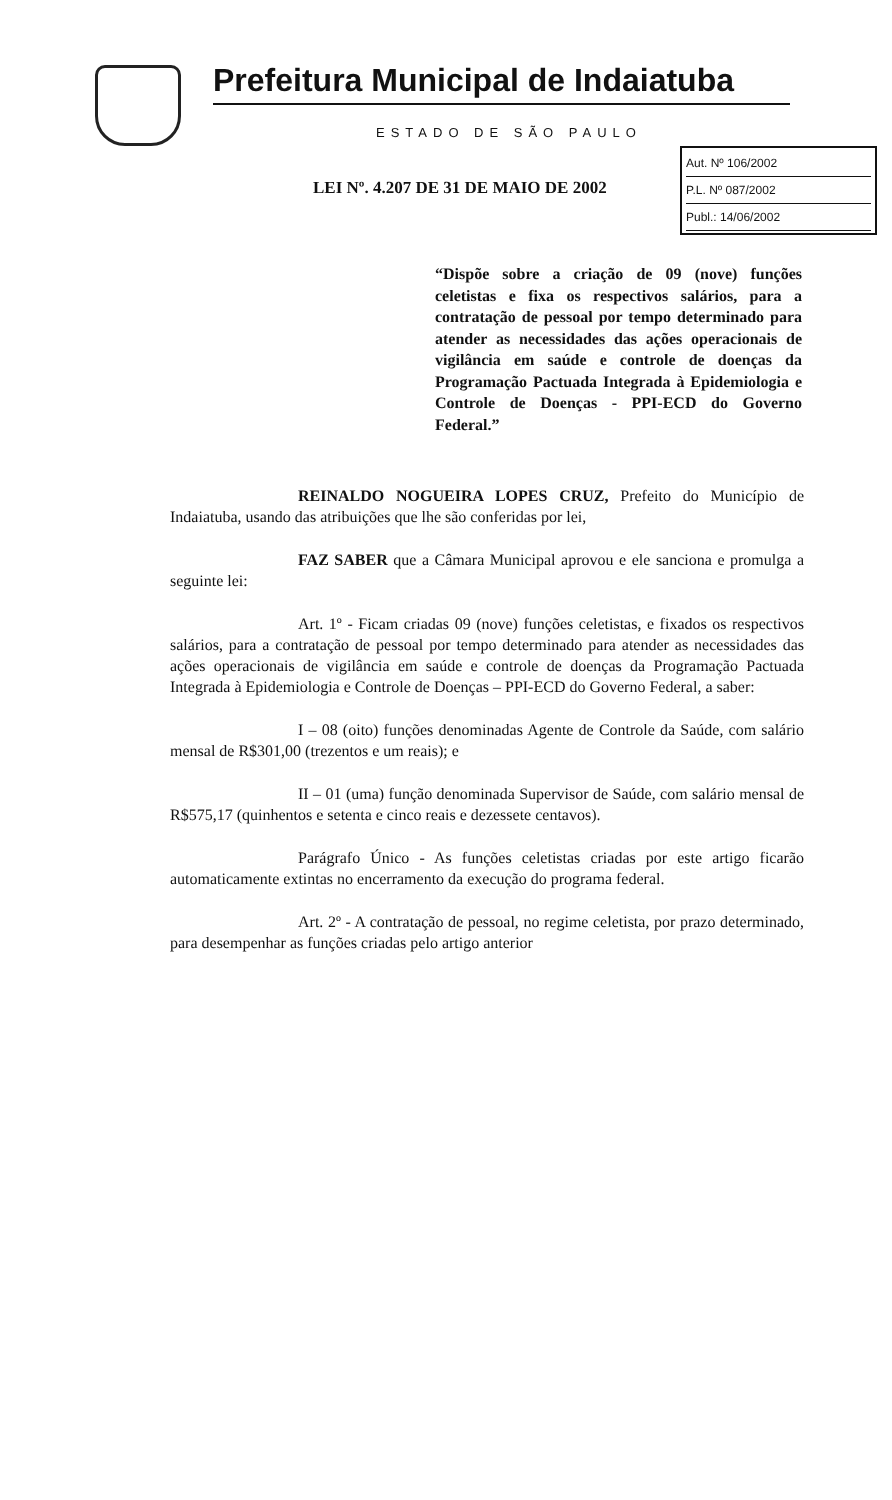Prefeitura Municipal de Indaiatuba
ESTADO DE SÃO PAULO
LEI Nº. 4.207 DE 31 DE MAIO DE 2002
Aut. Nº 106/2002
P.L. Nº 087/2002
Publ.: 14/06/2002
“Dispõe sobre a criação de 09 (nove) funções celetistas e fixa os respectivos salários, para a contratação de pessoal por tempo determinado para atender as necessidades das ações operacionais de vigilância em saúde e controle de doenças da Programação Pactuada Integrada à Epidemiologia e Controle de Doenças - PPI-ECD do Governo Federal.”
REINALDO NOGUEIRA LOPES CRUZ, Prefeito do Município de Indaiatuba, usando das atribuições que lhe são conferidas por lei,
FAZ SABER que a Câmara Municipal aprovou e ele sanciona e promulga a seguinte lei:
Art. 1º - Ficam criadas 09 (nove) funções celetistas, e fixados os respectivos salários, para a contratação de pessoal por tempo determinado para atender as necessidades das ações operacionais de vigilância em saúde e controle de doenças da Programação Pactuada Integrada à Epidemiologia e Controle de Doenças – PPI-ECD do Governo Federal, a saber:
I – 08 (oito) funções denominadas Agente de Controle da Saúde, com salário mensal de R$301,00 (trezentos e um reais); e
II – 01 (uma) função denominada Supervisor de Saúde, com salário mensal de R$575,17 (quinhentos e setenta e cinco reais e dezessete centavos).
Parágrafo Único - As funções celetistas criadas por este artigo ficarão automaticamente extintas no encerramento da execução do programa federal.
Art. 2º - A contratação de pessoal, no regime celetista, por prazo determinado, para desempenhar as funções criadas pelo artigo anterior